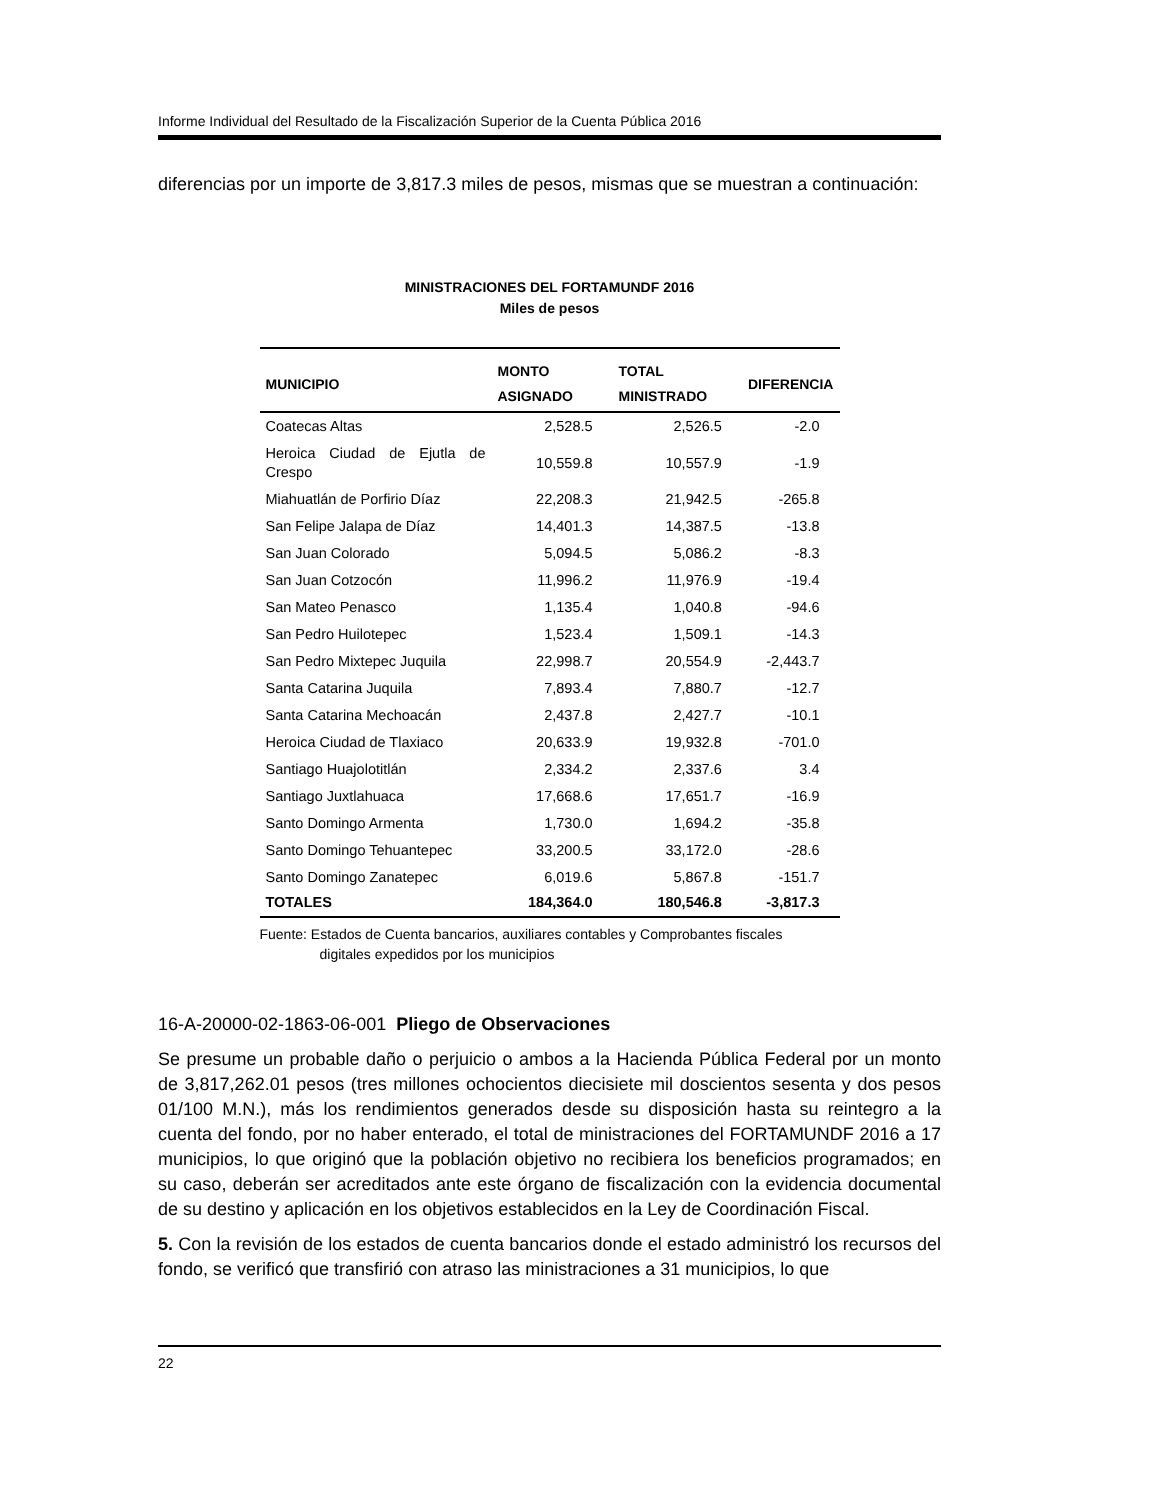Informe Individual del Resultado de la Fiscalización Superior de la Cuenta Pública 2016
diferencias por un importe de 3,817.3 miles de pesos, mismas que se muestran a continuación:
MINISTRACIONES DEL FORTAMUNDF 2016
Miles de pesos
| MUNICIPIO | MONTO ASIGNADO | TOTAL MINISTRADO | DIFERENCIA |
| --- | --- | --- | --- |
| Coatecas Altas | 2,528.5 | 2,526.5 | -2.0 |
| Heroica Ciudad de Ejutla de Crespo | 10,559.8 | 10,557.9 | -1.9 |
| Miahuatlán de Porfirio Díaz | 22,208.3 | 21,942.5 | -265.8 |
| San Felipe Jalapa de Díaz | 14,401.3 | 14,387.5 | -13.8 |
| San Juan Colorado | 5,094.5 | 5,086.2 | -8.3 |
| San Juan Cotzocón | 11,996.2 | 11,976.9 | -19.4 |
| San Mateo Penasco | 1,135.4 | 1,040.8 | -94.6 |
| San Pedro Huilotepec | 1,523.4 | 1,509.1 | -14.3 |
| San Pedro Mixtepec Juquila | 22,998.7 | 20,554.9 | -2,443.7 |
| Santa Catarina Juquila | 7,893.4 | 7,880.7 | -12.7 |
| Santa Catarina Mechoacán | 2,437.8 | 2,427.7 | -10.1 |
| Heroica Ciudad de Tlaxiaco | 20,633.9 | 19,932.8 | -701.0 |
| Santiago Huajolotitlán | 2,334.2 | 2,337.6 | 3.4 |
| Santiago Juxtlahuaca | 17,668.6 | 17,651.7 | -16.9 |
| Santo Domingo Armenta | 1,730.0 | 1,694.2 | -35.8 |
| Santo Domingo Tehuantepec | 33,200.5 | 33,172.0 | -28.6 |
| Santo Domingo Zanatepec | 6,019.6 | 5,867.8 | -151.7 |
| TOTALES | 184,364.0 | 180,546.8 | -3,817.3 |
Fuente: Estados de Cuenta bancarios, auxiliares contables y Comprobantes fiscales
digitales expedidos por los municipios
16-A-20000-02-1863-06-001 Pliego de Observaciones
Se presume un probable daño o perjuicio o ambos a la Hacienda Pública Federal por un monto de 3,817,262.01 pesos (tres millones ochocientos diecisiete mil doscientos sesenta y dos pesos 01/100 M.N.), más los rendimientos generados desde su disposición hasta su reintegro a la cuenta del fondo, por no haber enterado, el total de ministraciones del FORTAMUNDF 2016 a 17 municipios, lo que originó que la población objetivo no recibiera los beneficios programados; en su caso, deberán ser acreditados ante este órgano de fiscalización con la evidencia documental de su destino y aplicación en los objetivos establecidos en la Ley de Coordinación Fiscal.
5. Con la revisión de los estados de cuenta bancarios donde el estado administró los recursos del fondo, se verificó que transfirió con atraso las ministraciones a 31 municipios, lo que
22